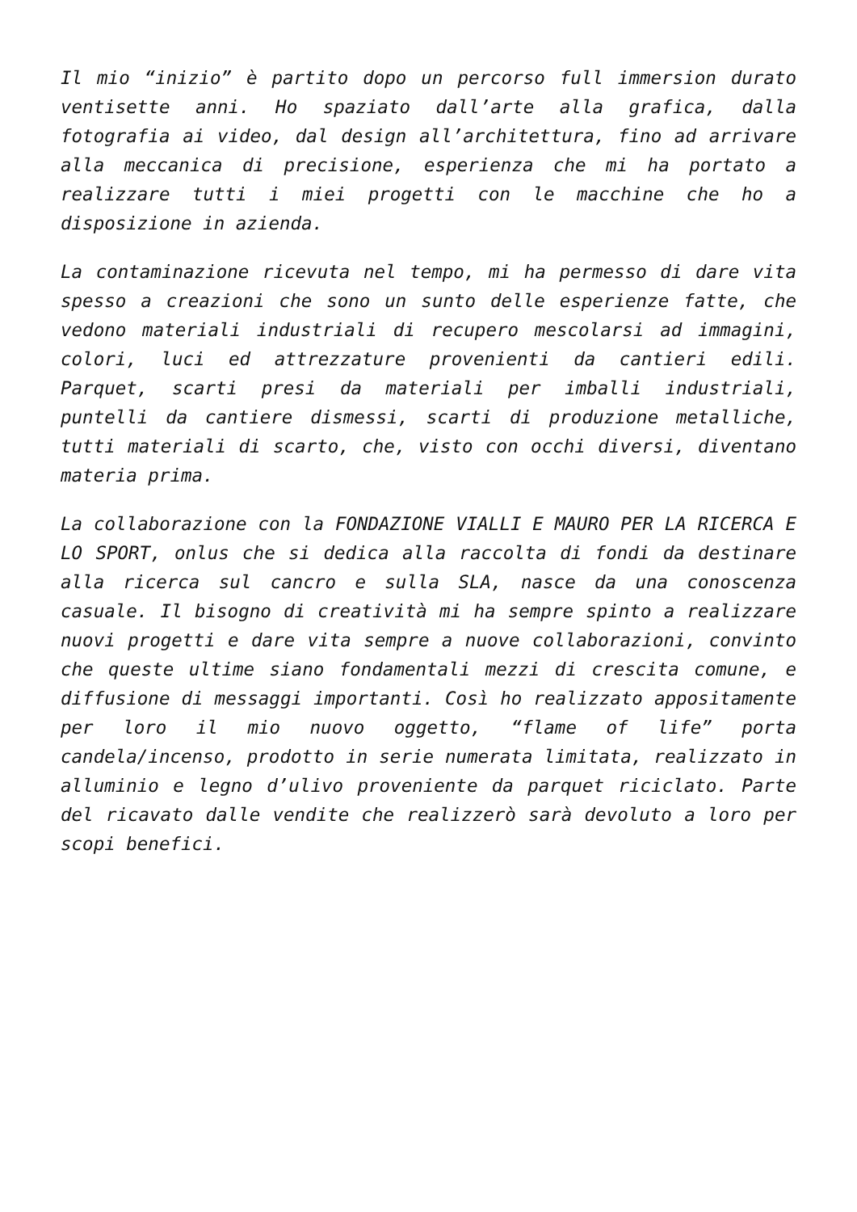Il mio “inizio” è partito dopo un percorso full immersion durato ventisette anni. Ho spaziato dall’arte alla grafica, dalla fotografia ai video, dal design all’architettura, fino ad arrivare alla meccanica di precisione, esperienza che mi ha portato a realizzare tutti i miei progetti con le macchine che ho a disposizione in azienda.
La contaminazione ricevuta nel tempo, mi ha permesso di dare vita spesso a creazioni che sono un sunto delle esperienze fatte, che vedono materiali industriali di recupero mescolarsi ad immagini, colori, luci ed attrezzature provenienti da cantieri edili. Parquet, scarti presi da materiali per imballi industriali, puntelli da cantiere dismessi, scarti di produzione metalliche, tutti materiali di scarto, che, visto con occhi diversi, diventano materia prima.
La collaborazione con la FONDAZIONE VIALLI E MAURO PER LA RICERCA E LO SPORT, onlus che si dedica alla raccolta di fondi da destinare alla ricerca sul cancro e sulla SLA, nasce da una conoscenza casuale. Il bisogno di creatività mi ha sempre spinto a realizzare nuovi progetti e dare vita sempre a nuove collaborazioni, convinto che queste ultime siano fondamentali mezzi di crescita comune, e diffusione di messaggi importanti. Così ho realizzato appositamente per loro il mio nuovo oggetto, “flame of life” porta candela/incenso, prodotto in serie numerata limitata, realizzato in alluminio e legno d’ulivo proveniente da parquet riciclato. Parte del ricavato dalle vendite che realizzerò sarà devoluto a loro per scopi benefici.